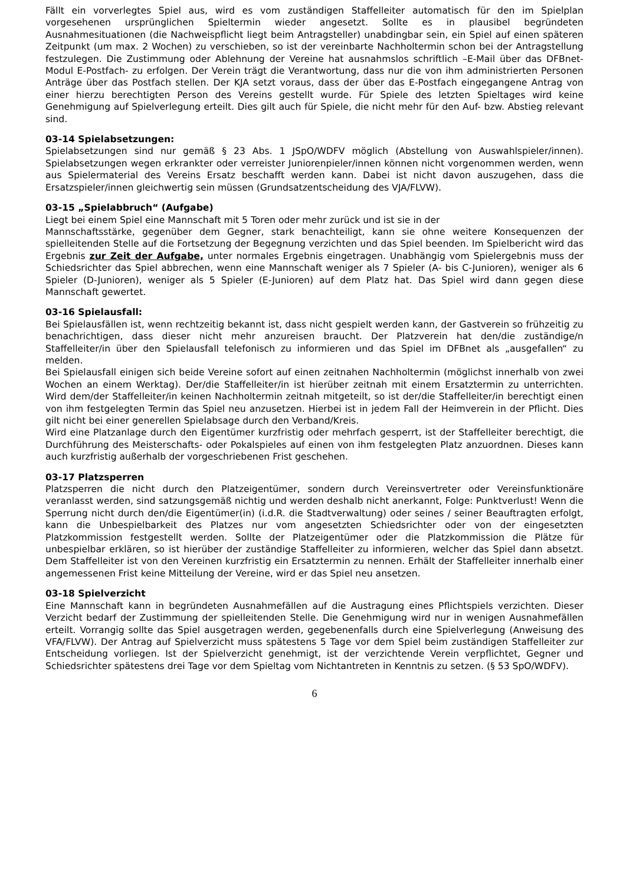Fällt ein vorverlegtes Spiel aus, wird es vom zuständigen Staffelleiter automatisch für den im Spielplan vorgesehenen ursprünglichen Spieltermin wieder angesetzt. Sollte es in plausibel begründeten Ausnahmesituationen (die Nachweispflicht liegt beim Antragsteller) unabdingbar sein, ein Spiel auf einen späteren Zeitpunkt (um max. 2 Wochen) zu verschieben, so ist der vereinbarte Nachholtermin schon bei der Antragstellung festzulegen. Die Zustimmung oder Ablehnung der Vereine hat ausnahmslos schriftlich –E-Mail über das DFBnet-Modul E-Postfach- zu erfolgen. Der Verein trägt die Verantwortung, dass nur die von ihm administrierten Personen Anträge über das Postfach stellen. Der KJA setzt voraus, dass der über das E-Postfach eingegangene Antrag von einer hierzu berechtigten Person des Vereins gestellt wurde. Für Spiele des letzten Spieltages wird keine Genehmigung auf Spielverlegung erteilt. Dies gilt auch für Spiele, die nicht mehr für den Auf- bzw. Abstieg relevant sind.
03-14 Spielabsetzungen:
Spielabsetzungen sind nur gemäß § 23 Abs. 1 JSpO/WDFV möglich (Abstellung von Auswahlspieler/innen). Spielabsetzungen wegen erkrankter oder verreister Juniorenpieler/innen können nicht vorgenommen werden, wenn aus Spielermaterial des Vereins Ersatz beschafft werden kann. Dabei ist nicht davon auszugehen, dass die Ersatzspieler/innen gleichwertig sein müssen (Grundsatzentscheidung des VJA/FLVW).
03-15 „Spielabbruch“ (Aufgabe)
Liegt bei einem Spiel eine Mannschaft mit 5 Toren oder mehr zurück und ist sie in der
Mannschaftsstärke, gegenüber dem Gegner, stark benachteiligt, kann sie ohne weitere Konsequenzen der spielleitenden Stelle auf die Fortsetzung der Begegnung verzichten und das Spiel beenden. Im Spielbericht wird das Ergebnis zur Zeit der Aufgabe, unter normales Ergebnis eingetragen. Unabhängig vom Spielergebnis muss der Schiedsrichter das Spiel abbrechen, wenn eine Mannschaft weniger als 7 Spieler (A- bis C-Junioren), weniger als 6 Spieler (D-Junioren), weniger als 5 Spieler (E-Junioren) auf dem Platz hat. Das Spiel wird dann gegen diese Mannschaft gewertet.
03-16 Spielausfall:
Bei Spielausfällen ist, wenn rechtzeitig bekannt ist, dass nicht gespielt werden kann, der Gastverein so frühzeitig zu benachrichtigen, dass dieser nicht mehr anzureisen braucht. Der Platzverein hat den/die zuständige/n Staffelleiter/in über den Spielausfall telefonisch zu informieren und das Spiel im DFBnet als „ausgefallen“ zu melden.
Bei Spielausfall einigen sich beide Vereine sofort auf einen zeitnahen Nachholtermin (möglichst innerhalb von zwei Wochen an einem Werktag). Der/die Staffelleiter/in ist hierüber zeitnah mit einem Ersatztermin zu unterrichten. Wird dem/der Staffelleiter/in keinen Nachholtermin zeitnah mitgeteilt, so ist der/die Staffelleiter/in berechtigt einen von ihm festgelegten Termin das Spiel neu anzusetzen. Hierbei ist in jedem Fall der Heimverein in der Pflicht. Dies gilt nicht bei einer generellen Spielabsage durch den Verband/Kreis.
Wird eine Platzanlage durch den Eigentümer kurzfristig oder mehrfach gesperrt, ist der Staffelleiter berechtigt, die Durchführung des Meisterschafts- oder Pokalspieles auf einen von ihm festgelegten Platz anzuordnen. Dieses kann auch kurzfristig außerhalb der vorgeschriebenen Frist geschehen.
03-17 Platzsperren
Platzsperren die nicht durch den Platzeigentümer, sondern durch Vereinsvertreter oder Vereinsfunktionäre veranlasst werden, sind satzungsgemäß nichtig und werden deshalb nicht anerkannt, Folge: Punktverlust! Wenn die Sperrung nicht durch den/die Eigentümer(in) (i.d.R. die Stadtverwaltung) oder seines / seiner Beauftragten erfolgt, kann die Unbespielbarkeit des Platzes nur vom angesetzten Schiedsrichter oder von der eingesetzten Platzkommission festgestellt werden. Sollte der Platzeigentümer oder die Platzkommission die Plätze für unbespielbar erklären, so ist hierüber der zuständige Staffelleiter zu informieren, welcher das Spiel dann absetzt. Dem Staffelleiter ist von den Vereinen kurzfristig ein Ersatztermin zu nennen. Erhält der Staffelleiter innerhalb einer angemessenen Frist keine Mitteilung der Vereine, wird er das Spiel neu ansetzen.
03-18 Spielverzicht
Eine Mannschaft kann in begründeten Ausnahmefällen auf die Austragung eines Pflichtspiels verzichten. Dieser Verzicht bedarf der Zustimmung der spielleitenden Stelle. Die Genehmigung wird nur in wenigen Ausnahmefällen erteilt. Vorrangig sollte das Spiel ausgetragen werden, gegebenenfalls durch eine Spielverlegung (Anweisung des VFA/FLVW). Der Antrag auf Spielverzicht muss spätestens 5 Tage vor dem Spiel beim zuständigen Staffelleiter zur Entscheidung vorliegen. Ist der Spielverzicht genehmigt, ist der verzichtende Verein verpflichtet, Gegner und Schiedsrichter spätestens drei Tage vor dem Spieltag vom Nichtantreten in Kenntnis zu setzen. (§ 53 SpO/WDFV).
6